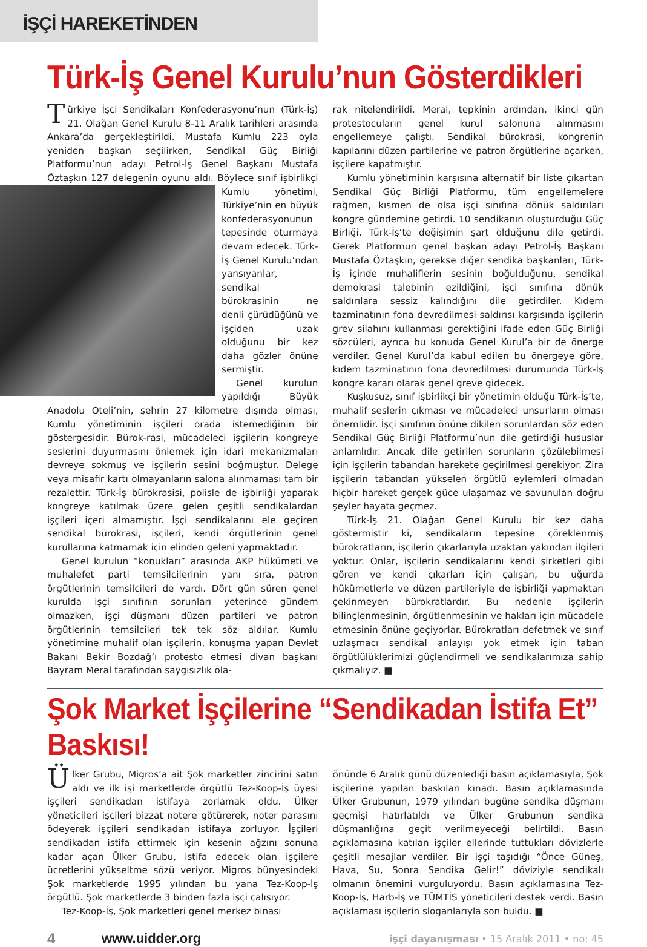İŞÇİ HAREKETİNDEN
Türk-İş Genel Kurulu’nun Gösterdikleri
Türkiye İşçi Sendikaları Konfederasyonu’nun (Türk-İş) 21. Olağan Genel Kurulu 8-11 Aralık tarihleri arasında Ankara’da gerçekleştirildi. Mustafa Kumlu 223 oyla yeniden başkan seçilirken, Sendikal Güç Birliği Platformu’nun adayı Petrol-İş Genel Başkanı Mustafa Öztaşkın 127 delegenin oyunu aldı. Böylece sınıf işbirlikçi Kumlu yönetimi, Türkiye’nin en büyük konfederasyonunun tepesinde oturmaya devam edecek. Türk-İş Genel Kurulu’ndan yansıyanlar, sendikal bürokrasinin ne denli çürüdüğünü ve işçiden uzak olduğunu bir kez daha gözler önüne sermiştir.
Genel kurulun yapıldığı Büyük Anadolu Oteli’nin, şehrin 27 kilometre dışında olması, Kumlu yönetiminin işçileri orada istemediğinin bir göstergesidir. Bürok-rasi, mücadeleci işçilerin kongreye seslerini duyurmasını önlemek için idari mekanizmaları devreye sokmuş ve işçilerin sesini boğmuştur. Delege veya misafir kartı olmayanların salona alınmaması tam bir rezalettir. Türk-İş bürokrasisi, polisle de işbirliği yaparak kongreye katılmak üzere gelen çeşitli sendikalardan işçileri içeri almamıştır. İşçi sendikalarını ele geçiren sendikal bürokrasi, işçileri, kendi örgütlerinin genel kurullarına katmamak için elinden geleni yapmaktadır.
Genel kurulun “konukları” arasında AKP hükümeti ve muhalefet parti temsilcilerinin yanı sıra, patron örgütlerinin temsilcileri de vardı. Dört gün süren genel kurulda işçi sınıfının sorunları yeterince gündem olmazken, işçi düşmanı düzen partileri ve patron örgütlerinin temsilcileri tek tek söz aldılar. Kumlu yönetimine muhalif olan işçilerin, konuşma yapan Devlet Bakanı Bekir Bozdağ’ı protesto etmesi divan başkanı Bayram Meral tarafından saygısızlık ola-
rak nitelendirildi. Meral, tepkinin ardından, ikinci gün protestocuların genel kurul salonuna alınmasını engellemeye çalıştı. Sendikal bürokrasi, kongrenin kapılarını düzen partilerine ve patron örgütlerine açarken, işçilere kapatmıştır.
Kumlu yönetiminin karşısına alternatif bir liste çıkartan Sendikal Güç Birliği Platformu, tüm engellemelere rağmen, kısmen de olsa işçi sınıfına dönük saldırıları kongre gündemine getirdi. 10 sendikanın oluşturduğu Güç Birliği, Türk-İş’te değişimin şart olduğunu dile getirdi. Gerek Platformun genel başkan adayı Petrol-İş Başkanı Mustafa Öztaşkın, gerekse diğer sendika başkanları, Türk-İş içinde muhaliflerin sesinin boğulduğunu, sendikal demokrasi talebinin ezildiğini, işçi sınıfına dönük saldırılara sessiz kalındığını dile getirdiler. Kıdem tazminatının fona devredilmesi saldırısı karşısında işçilerin grev silahını kullanması gerektiğini ifade eden Güç Birliği sözcüleri, ayrıca bu konuda Genel Kurul’a bir de önerge verdiler. Genel Kurul’da kabul edilen bu önergeye göre, kıdem tazminatının fona devredilmesi durumunda Türk-İş kongre kararı olarak genel greve gidecek.
Kuşkusuz, sınıf işbirlikçi bir yönetimin olduğu Türk-İş’te, muhalif seslerin çıkması ve mücadeleci unsurların olması önemlidir. İşçi sınıfının önüne dikilen sorunlardan söz eden Sendikal Güç Birliği Platformu’nun dile getirdiği hususlar anlamlıdır. Ancak dile getirilen sorunların çözülebilmesi için işçilerin tabandan harekete geçirilmesi gerekiyor. Zira işçilerin tabandan yükselen örgütlü eylemleri olmadan hiçbir hareket gerçek güce ulaşamaz ve savunulan doğru şeyler hayata geçmez.
Türk-İş 21. Olağan Genel Kurulu bir kez daha göstermiştir ki, sendikaların tepesine çöreklenmiş bürokratların, işçilerin çıkarlarıyla uzaktan yakından ilgileri yoktur. Onlar, işçilerin sendikalarını kendi şirketleri gibi gören ve kendi çıkarları için çalışan, bu uğurda hükümetlerle ve düzen partileriyle de işbirliği yapmaktan çekinmeyen bürokratlardır. Bu nedenle işçilerin bilinçlenmesinin, örgütlenmesinin ve hakları için mücadele etmesinin önüne geçiyorlar. Bürokratları defetmek ve sınıf uzlaşmacı sendikal anlayışı yok etmek için taban örgütlülüklerimizi güçlendirmeli ve sendikalarımıza sahip çıkmalıyız. ■
Şok Market İşçilerine “Sendikadan İstifa Et” Baskısı!
Ülker Grubu, Migros’a ait Şok marketler zincirini satın aldı ve ilk işi marketlerde örgütlü Tez-Koop-İş üyesi işçileri sendikadan istifaya zorlamak oldu. Ülker yöneticileri işçileri bizzat notere götürerek, noter parasını ödeyerek işçileri sendikadan istifaya zorluyor. İşçileri sendikadan istifa ettirmek için kesenin ağzını sonuna kadar açan Ülker Grubu, istifa edecek olan işçilere ücretlerini yükseltme sözü veriyor. Migros bünyesindeki Şok marketlerde 1995 yılından bu yana Tez-Koop-İş örgütlü. Şok marketlerde 3 binden fazla işçi çalışıyor.
Tez-Koop-İş, Şok marketleri genel merkez binası
önünde 6 Aralık günü düzenlediği basın açıklamasıyla, Şok işçilerine yapılan baskıları kınadı. Basın açıklamasında Ülker Grubunun, 1979 yılından bugüne sendika düşmanı geçmişi hatırlatıldı ve Ülker Grubunun sendika düşmanlığına geçit verilmeyeceği belirtildi. Basın açıklamasına katılan işçiler ellerinde tuttukları dövizlerle çeşitli mesajlar verdiler. Bir işçi taşıdığı “Önce Güneş, Hava, Su, Sonra Sendika Gelir!” döviziyle sendikalı olmanın önemini vurguluyordu. Basın açıklamasına Tez-Koop-İş, Harb-İş ve TÜMTİS yöneticileri destek verdi. Basın açıklaması işçilerin sloganlarıyla son buldu. ■
4 www.uidder.org işçi dayanışması • 15 Aralık 2011 • no: 45